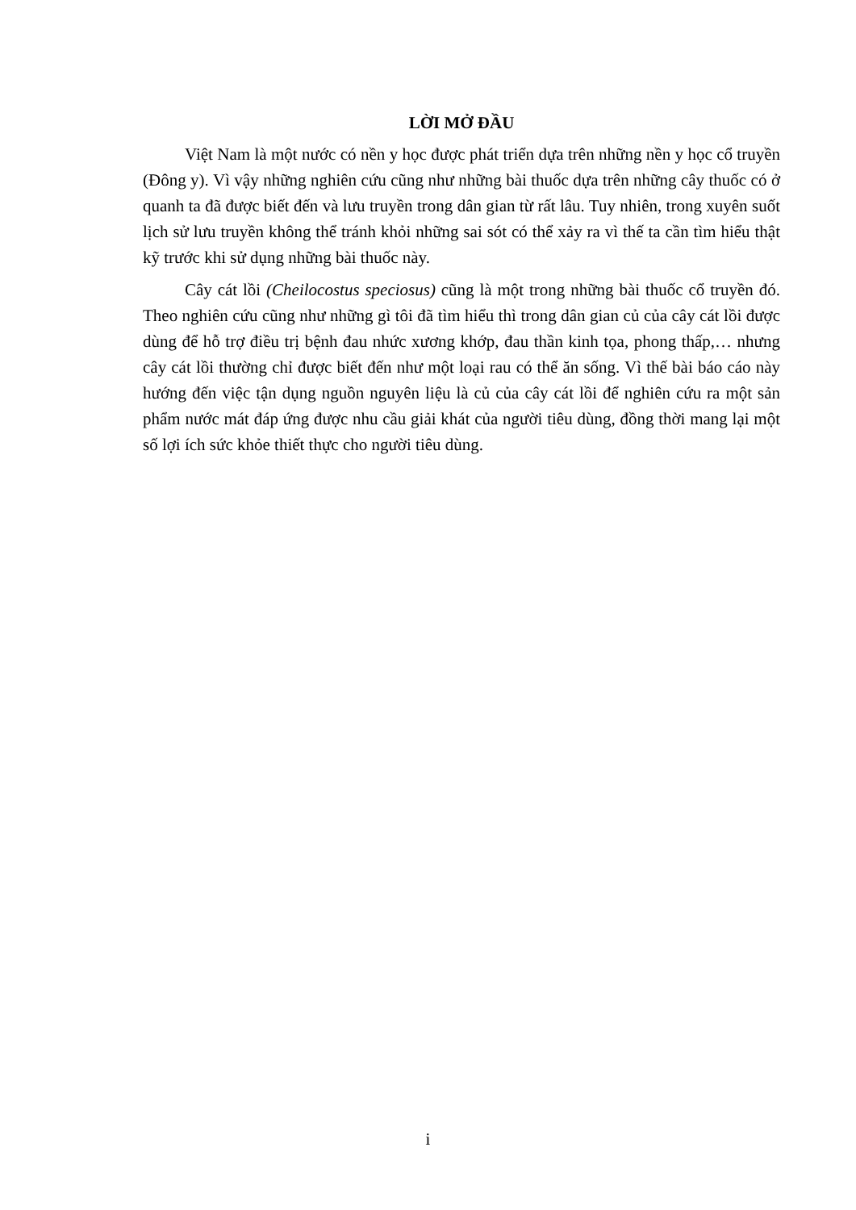LỜI MỞ ĐẦU
Việt Nam là một nước có nền y học được phát triển dựa trên những nền y học cổ truyền (Đông y). Vì vậy những nghiên cứu cũng như những bài thuốc dựa trên những cây thuốc có ở quanh ta đã được biết đến và lưu truyền trong dân gian từ rất lâu. Tuy nhiên, trong xuyên suốt lịch sử lưu truyền không thể tránh khỏi những sai sót có thể xảy ra vì thế ta cần tìm hiểu thật kỹ trước khi sử dụng những bài thuốc này.
Cây cát lồi (Cheilocostus speciosus) cũng là một trong những bài thuốc cổ truyền đó. Theo nghiên cứu cũng như những gì tôi đã tìm hiểu thì trong dân gian củ của cây cát lồi được dùng để hỗ trợ điều trị bệnh đau nhức xương khớp, đau thần kinh tọa, phong thấp,… nhưng cây cát lồi thường chỉ được biết đến như một loại rau có thể ăn sống. Vì thế bài báo cáo này hướng đến việc tận dụng nguồn nguyên liệu là củ của cây cát lồi để nghiên cứu ra một sản phẩm nước mát đáp ứng được nhu cầu giải khát của người tiêu dùng, đồng thời mang lại một số lợi ích sức khỏe thiết thực cho người tiêu dùng.
i